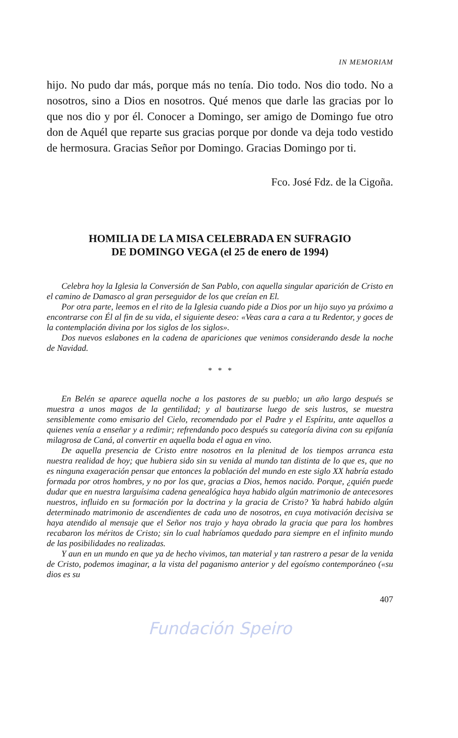IN MEMORIAM
hijo. No pudo dar más, porque más no tenía. Dio todo. Nos dio todo. No a nosotros, sino a Dios en nosotros. Qué menos que darle las gracias por lo que nos dio y por él. Conocer a Domingo, ser amigo de Domingo fue otro don de Aquél que reparte sus gracias porque por donde va deja todo vestido de hermosura. Gracias Señor por Domingo. Gracias Domingo por ti.
Fco. José Fdz. de la Cigoña.
HOMILIA DE LA MISA CELEBRADA EN SUFRAGIO
DE DOMINGO VEGA (el 25 de enero de 1994)
Celebra hoy la Iglesia la Conversión de San Pablo, con aquella singular aparición de Cristo en el camino de Damasco al gran perseguidor de los que creían en El.
Por otra parte, leemos en el rito de la Iglesia cuando pide a Dios por un hijo suyo ya próximo a encontrarse con Él al fin de su vida, el siguiente deseo: «Veas cara a cara a tu Redentor, y goces de la contemplación divina por los siglos de los siglos».
Dos nuevos eslabones en la cadena de apariciones que venimos considerando desde la noche de Navidad.
* * *
En Belén se aparece aquella noche a los pastores de su pueblo; un año largo después se muestra a unos magos de la gentilidad; y al bautizarse luego de seis lustros, se muestra sensiblemente como emisario del Cielo, recomendado por el Padre y el Espíritu, ante aquellos a quienes venía a enseñar y a redimir; refrendando poco después su categoría divina con su epifanía milagrosa de Caná, al convertir en aquella boda el agua en vino.
De aquella presencia de Cristo entre nosotros en la plenitud de los tiempos arranca esta nuestra realidad de hoy; que hubiera sido sin su venida al mundo tan distinta de lo que es, que no es ninguna exageración pensar que entonces la población del mundo en este siglo XX habría estado formada por otros hombres, y no por los que, gracias a Dios, hemos nacido. Porque, ¿quién puede dudar que en nuestra larguísima cadena genealógica haya habido algún matrimonio de antecesores nuestros, influido en su formación por la doctrina y la gracia de Cristo? Ya habrá habido algún determinado matrimonio de ascendientes de cada uno de nosotros, en cuya motivación decisiva se haya atendido al mensaje que el Señor nos trajo y haya obrado la gracia que para los hombres recabaron los méritos de Cristo; sin lo cual habríamos quedado para siempre en el infinito mundo de las posibilidades no realizadas.
Y aun en un mundo en que ya de hecho vivimos, tan material y tan rastrero a pesar de la venida de Cristo, podemos imaginar, a la vista del paganismo anterior y del egoísmo contemporáneo («su dios es su
407
Fundación Speiro